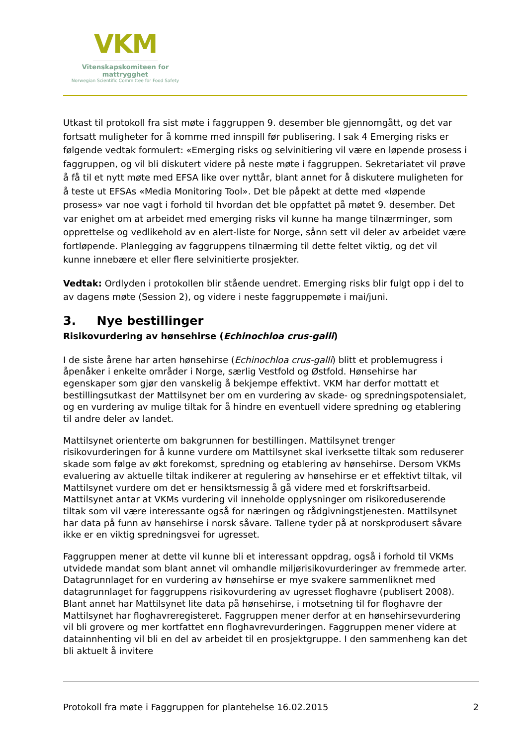VKM
Vitenskapskomiteen for mattrygghet
Norwegian Scientific Committee for Food Safety
Utkast til protokoll fra sist møte i faggruppen 9. desember ble gjennomgått, og det var fortsatt muligheter for å komme med innspill før publisering. I sak 4 Emerging risks er følgende vedtak formulert: «Emerging risks og selvinitiering vil være en løpende prosess i faggruppen, og vil bli diskutert videre på neste møte i faggruppen. Sekretariatet vil prøve å få til et nytt møte med EFSA like over nyttår, blant annet for å diskutere muligheten for å teste ut EFSAs «Media Monitoring Tool». Det ble påpekt at dette med «løpende prosess» var noe vagt i forhold til hvordan det ble oppfattet på møtet 9. desember. Det var enighet om at arbeidet med emerging risks vil kunne ha mange tilnærminger, som opprettelse og vedlikehold av en alert-liste for Norge, sånn sett vil deler av arbeidet være fortløpende. Planlegging av faggruppens tilnærming til dette feltet viktig, og det vil kunne innebære et eller flere selvinitierte prosjekter.
Vedtak: Ordlyden i protokollen blir stående uendret. Emerging risks blir fulgt opp i del to av dagens møte (Session 2), og videre i neste faggruppemøte i mai/juni.
3. Nye bestillinger
Risikovurdering av hønsehirse (Echinochloa crus-galli)
I de siste årene har arten hønsehirse (Echinochloa crus-galli) blitt et problemugress i åpenåker i enkelte områder i Norge, særlig Vestfold og Østfold. Hønsehirse har egenskaper som gjør den vanskelig å bekjempe effektivt. VKM har derfor mottatt et bestillingsutkast der Mattilsynet ber om en vurdering av skade- og spredningspotensialet, og en vurdering av mulige tiltak for å hindre en eventuell videre spredning og etablering til andre deler av landet.
Mattilsynet orienterte om bakgrunnen for bestillingen. Mattilsynet trenger risikovurderingen for å kunne vurdere om Mattilsynet skal iverksette tiltak som reduserer skade som følge av økt forekomst, spredning og etablering av hønsehirse. Dersom VKMs evaluering av aktuelle tiltak indikerer at regulering av hønsehirse er et effektivt tiltak, vil Mattilsynet vurdere om det er hensiktsmessig å gå videre med et forskriftsarbeid. Mattilsynet antar at VKMs vurdering vil inneholde opplysninger om risikoreduserende tiltak som vil være interessante også for næringen og rådgivningstjenesten. Mattilsynet har data på funn av hønsehirse i norsk såvare. Tallene tyder på at norskprodusert såvare ikke er en viktig spredningsvei for ugresset.
Faggruppen mener at dette vil kunne bli et interessant oppdrag, også i forhold til VKMs utvidede mandat som blant annet vil omhandle miljørisikovurderinger av fremmede arter. Datagrunnlaget for en vurdering av hønsehirse er mye svakere sammenliknet med datagrunnlaget for faggruppens risikovurdering av ugresset floghavre (publisert 2008). Blant annet har Mattilsynet lite data på hønsehirse, i motsetning til for floghavre der Mattilsynet har floghavreregisteret. Faggruppen mener derfor at en hønsehirsevurdering vil bli grovere og mer kortfattet enn floghavrevurderingen. Faggruppen mener videre at datainnhenting vil bli en del av arbeidet til en prosjektgruppe. I den sammenheng kan det bli aktuelt å invitere
Protokoll fra møte i Faggruppen for plantehelse 16.02.2015 2